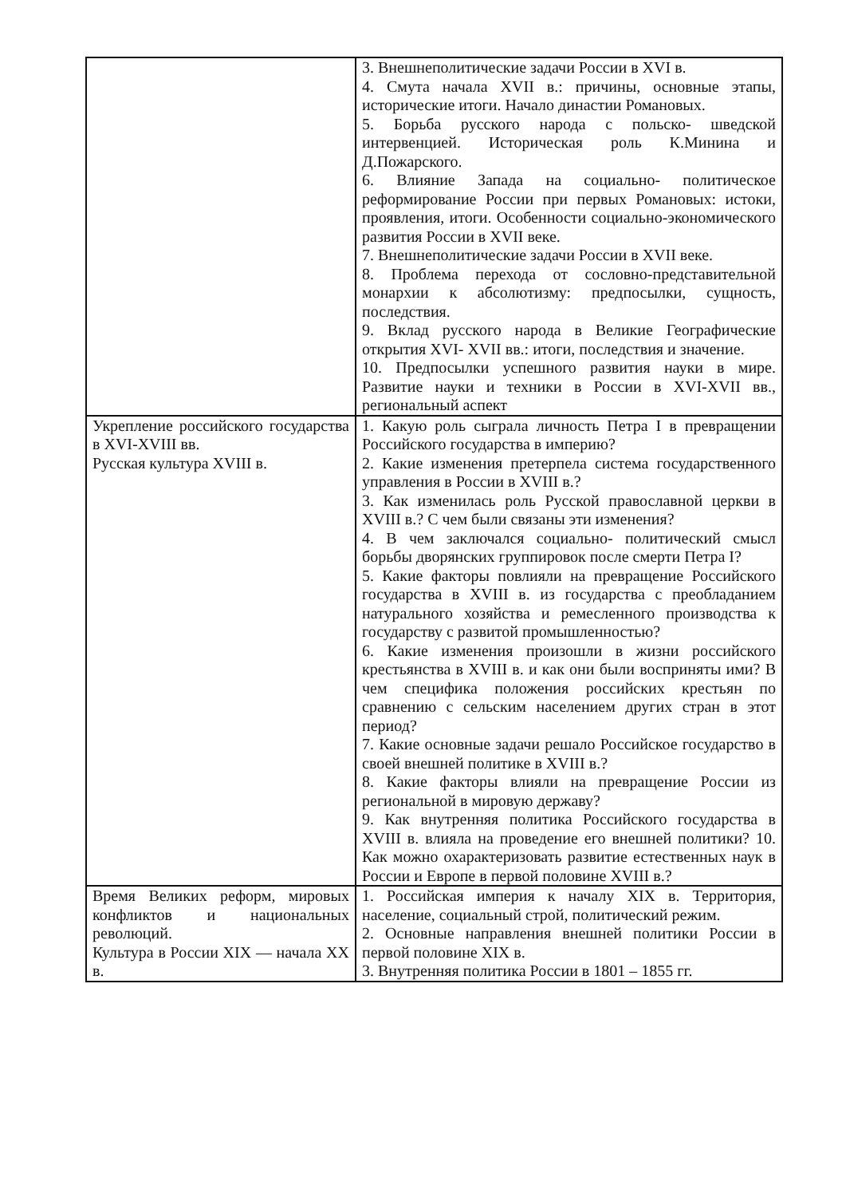| | 3. Внешнеполитические задачи России в XVI в. 4. Смута начала XVII в.: причины, основные этапы, исторические итоги. Начало династии Романовых. 5. Борьба русского народа с польско- шведской интервенцией. Историческая роль К.Минина и Д.Пожарского. 6. Влияние Запада на социально- политическое реформирование России при первых Романовых: истоки, проявления, итоги. Особенности социально-экономического развития России в XVII веке. 7. Внешнеполитические задачи России в XVII веке. 8. Проблема перехода от сословно-представительной монархии к абсолютизму: предпосылки, сущность, последствия. 9. Вклад русского народа в Великие Географические открытия XVI- XVII вв.: итоги, последствия и значение. 10. Предпосылки успешного развития науки в мире. Развитие науки и техники в России в XVI-XVII вв., региональный аспект |
| Укрепление российского государства в XVI-XVIII вв. Русская культура XVIII в. | 1. Какую роль сыграла личность Петра I в превращении Российского государства в империю? 2. Какие изменения претерпела система государственного управления в России в XVIII в.? 3. Как изменилась роль Русской православной церкви в XVIII в.? С чем были связаны эти изменения? 4. В чем заключался социально- политический смысл борьбы дворянских группировок после смерти Петра I? 5. Какие факторы повлияли на превращение Российского государства в XVIII в. из государства с преобладанием натурального хозяйства и ремесленного производства к государству с развитой промышленностью? 6. Какие изменения произошли в жизни российского крестьянства в XVIII в. и как они были восприняты ими? В чем специфика положения российских крестьян по сравнению с сельским населением других стран в этот период? 7. Какие основные задачи решало Российское государство в своей внешней политике в XVIII в.? 8. Какие факторы влияли на превращение России из региональной в мировую державу? 9. Как внутренняя политика Российского государства в XVIII в. влияла на проведение его внешней политики? 10. Как можно охарактеризовать развитие естественных наук в России и Европе в первой половине XVIII в.? |
| Время Великих реформ, мировых конфликтов и национальных революций. Культура в России XIX — начала XX в. | 1. Российская империя к началу XIX в. Территория, население, социальный строй, политический режим. 2. Основные направления внешней политики России в первой половине XIX в. 3. Внутренняя политика России в 1801 – 1855 гг. |